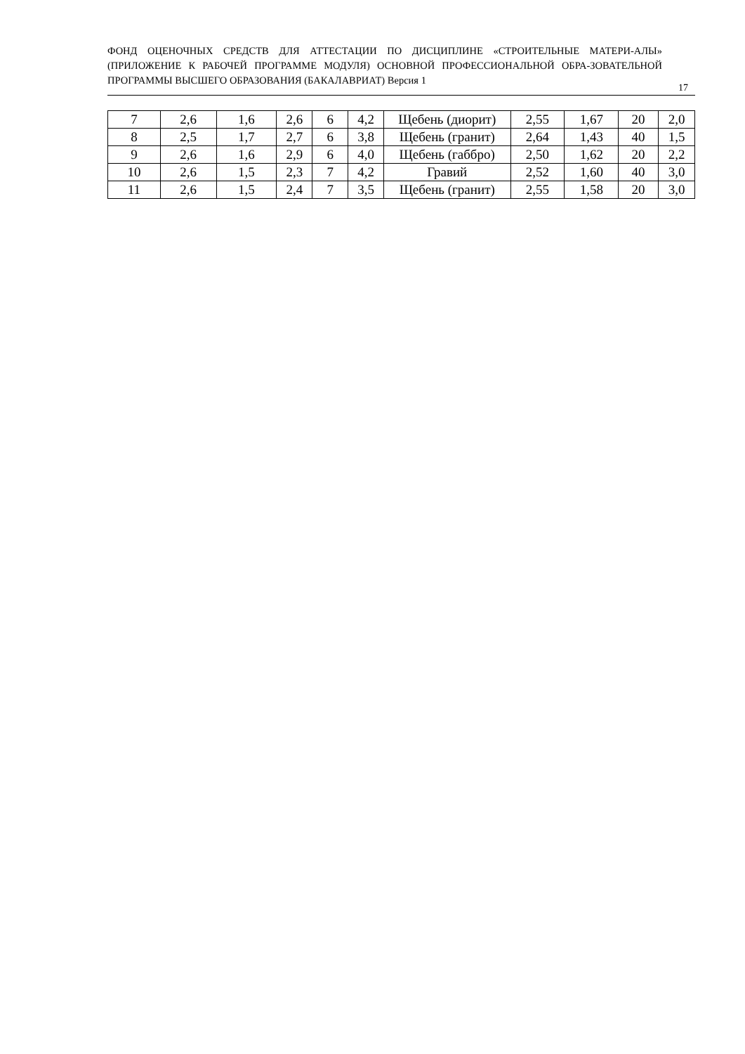ФОНД ОЦЕНОЧНЫХ СРЕДСТВ ДЛЯ АТТЕСТАЦИИ ПО ДИСЦИПЛИНЕ «СТРОИТЕЛЬНЫЕ МАТЕРИ-АЛЫ» (ПРИЛОЖЕНИЕ К РАБОЧЕЙ ПРОГРАММЕ МОДУЛЯ) ОСНОВНОЙ ПРОФЕССИОНАЛЬНОЙ ОБРА-ЗОВАТЕЛЬНОЙ ПРОГРАММЫ ВЫСШЕГО ОБРАЗОВАНИЯ (БАКАЛАВРИАТ) Версия 1
17
| 7 | 2,6 | 1,6 | 2,6 | 6 | 4,2 | Щебень (диорит) | 2,55 | 1,67 | 20 | 2,0 |
| 8 | 2,5 | 1,7 | 2,7 | 6 | 3,8 | Щебень (гранит) | 2,64 | 1,43 | 40 | 1,5 |
| 9 | 2,6 | 1,6 | 2,9 | 6 | 4,0 | Щебень (габбро) | 2,50 | 1,62 | 20 | 2,2 |
| 10 | 2,6 | 1,5 | 2,3 | 7 | 4,2 | Гравий | 2,52 | 1,60 | 40 | 3,0 |
| 11 | 2,6 | 1,5 | 2,4 | 7 | 3,5 | Щебень (гранит) | 2,55 | 1,58 | 20 | 3,0 |